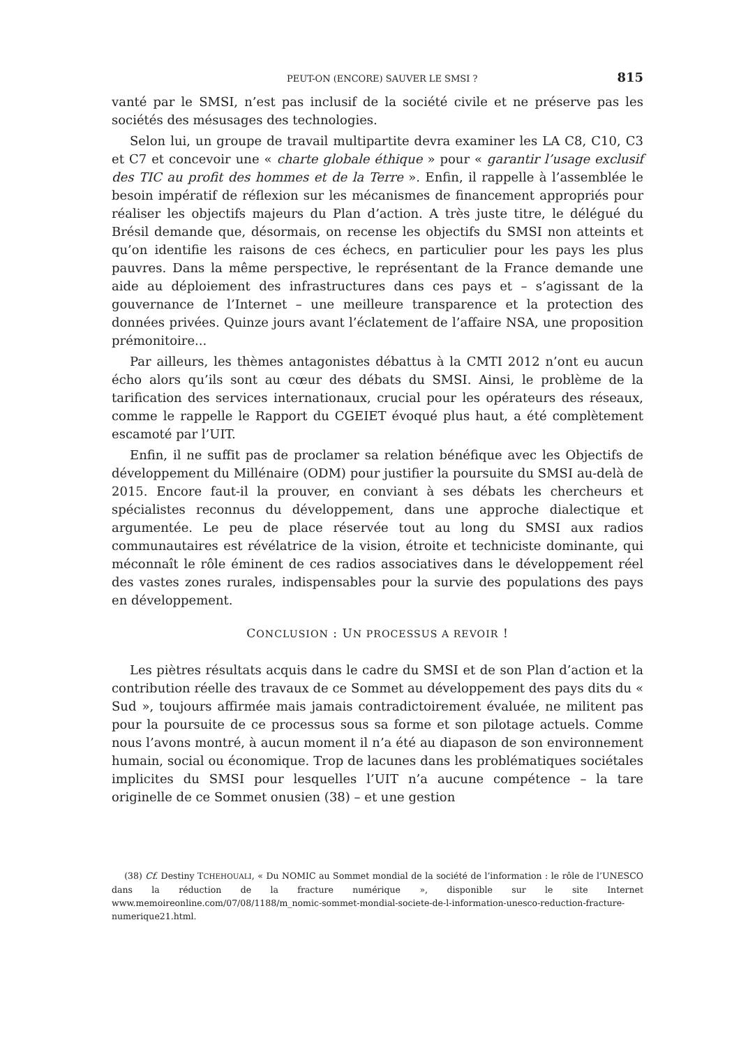PEUT-ON (ENCORE) SAUVER LE SMSI ? 815
vanté par le SMSI, n’est pas inclusif de la société civile et ne préserve pas les sociétés des mésusages des technologies.
Selon lui, un groupe de travail multipartite devra examiner les LA C8, C10, C3 et C7 et concevoir une « charte globale éthique » pour « garantir l’usage exclusif des TIC au profit des hommes et de la Terre ». Enfin, il rappelle à l’assemblée le besoin impératif de réflexion sur les mécanismes de financement appropriés pour réaliser les objectifs majeurs du Plan d’action. A très juste titre, le délégué du Brésil demande que, désormais, on recense les objectifs du SMSI non atteints et qu’on identifie les raisons de ces échecs, en particulier pour les pays les plus pauvres. Dans la même perspective, le représentant de la France demande une aide au déploiement des infrastructures dans ces pays et – s’agissant de la gouvernance de l’Internet – une meilleure transparence et la protection des données privées. Quinze jours avant l’éclatement de l’affaire NSA, une proposition prémonitoire...
Par ailleurs, les thèmes antagonistes débattus à la CMTI 2012 n’ont eu aucun écho alors qu’ils sont au cœur des débats du SMSI. Ainsi, le problème de la tarification des services internationaux, crucial pour les opérateurs des réseaux, comme le rappelle le Rapport du CGEIET évoqué plus haut, a été complètement escamoté par l’UIT.
Enfin, il ne suffit pas de proclamer sa relation bénéfique avec les Objectifs de développement du Millénaire (ODM) pour justifier la poursuite du SMSI au-delà de 2015. Encore faut-il la prouver, en conviant à ses débats les chercheurs et spécialistes reconnus du développement, dans une approche dialectique et argumentée. Le peu de place réservée tout au long du SMSI aux radios communautaires est révélatrice de la vision, étroite et techniciste dominante, qui méconnaît le rôle éminent de ces radios associatives dans le développement réel des vastes zones rurales, indispensables pour la survie des populations des pays en développement.
CONCLUSION : UN PROCESSUS A REVOIR !
Les piètres résultats acquis dans le cadre du SMSI et de son Plan d’action et la contribution réelle des travaux de ce Sommet au développement des pays dits du « Sud », toujours affirmée mais jamais contradictoirement évaluée, ne militent pas pour la poursuite de ce processus sous sa forme et son pilotage actuels. Comme nous l’avons montré, à aucun moment il n’a été au diapason de son environnement humain, social ou économique. Trop de lacunes dans les problématiques sociétales implicites du SMSI pour lesquelles l’UIT n’a aucune compétence – la tare originelle de ce Sommet onusien (38) – et une gestion
(38) Cf. Destiny TCHEHOUALI, « Du NOMIC au Sommet mondial de la société de l’information : le rôle de l’UNESCO dans la réduction de la fracture numérique », disponible sur le site Internet www.memoireonline.com/07/08/1188/m_nomic-sommet-mondial-societe-de-l-information-unesco-reduction-fracture-numerique21.html.